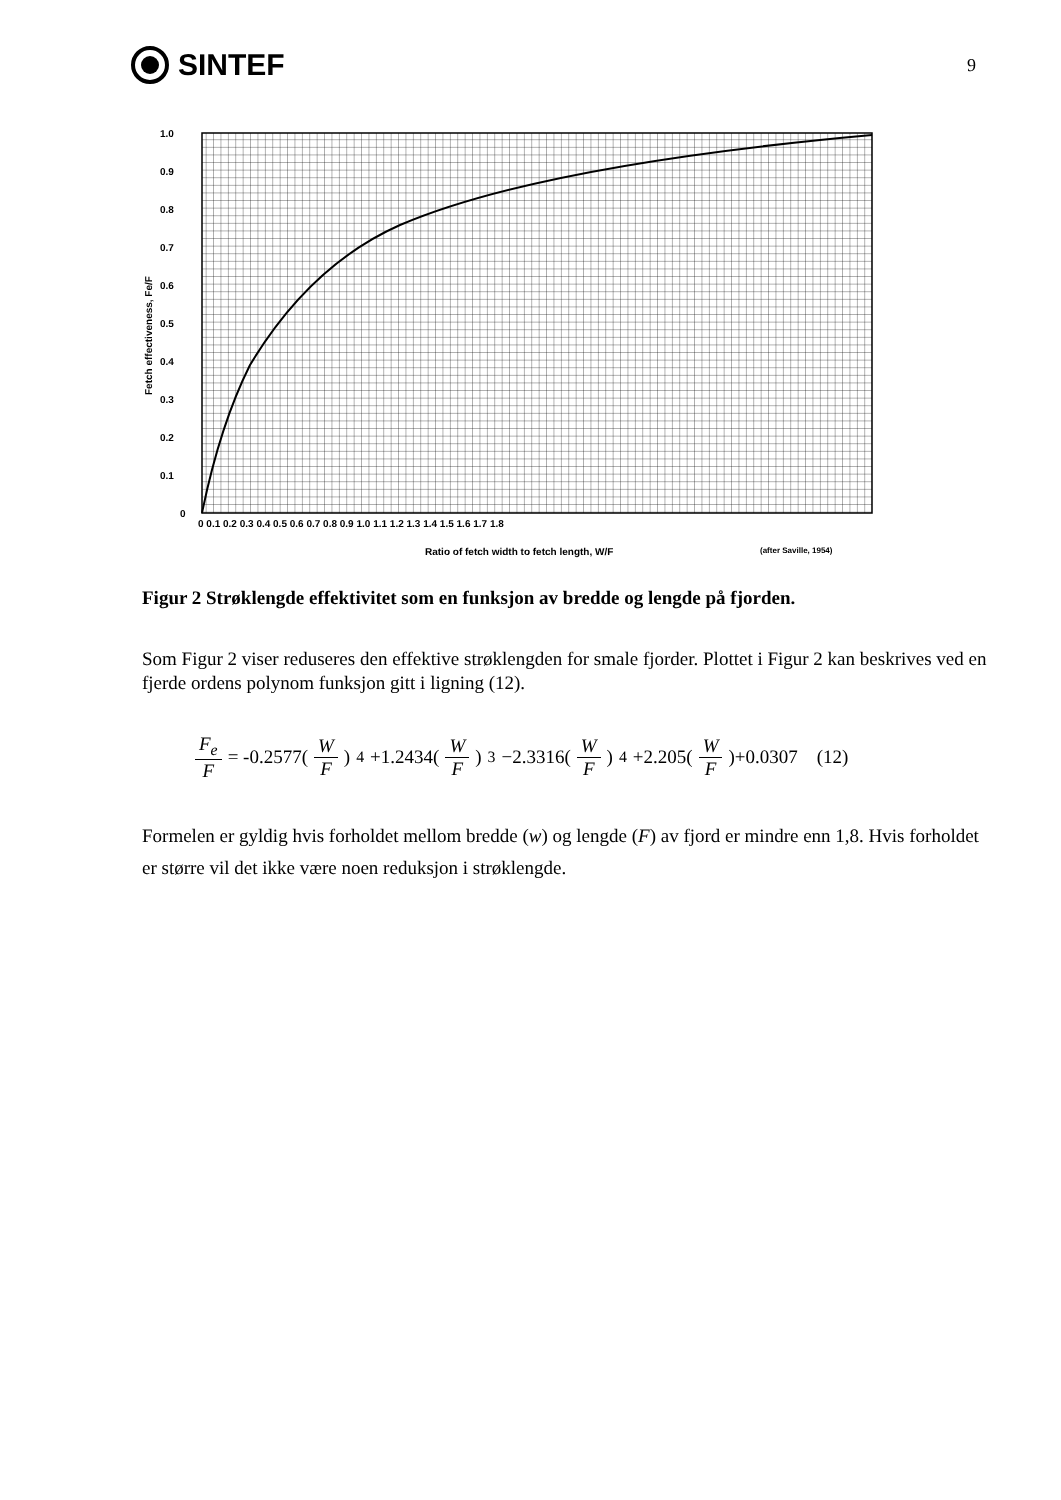SINTEF
9
1.0
0.9
0.8
0.7
0.6
0.5
0.4
0.3
0.2
0.1
0
0 0.1 0.2 0.3 0.4 0.5 0.6 0.7 0.8 0.9 1.0 1.1 1.2 1.3 1.4 1.5 1.6 1.7 1.8
Ratio of fetch width to fetch length, W/F
(after Saville, 1954)
Fetch effectiveness, Fe/F
Figur 2 Strøklengde effektivitet som en funksjon av bredde og lengde på fjorden.
Som Figur 2 viser reduseres den effektive strøklengden for smale fjorder. Plottet i Figur 2 kan beskrives ved en fjerde ordens polynom funksjon gitt i ligning (12).
F<sub>e</sub> F = -0.2577(W F)<sup>4</sup> +1.2434(W F)<sup>3</sup> −2.3316(W F)<sup>4</sup> +2.205(W F)+0.0307 (12)
Formelen er gyldig hvis forholdet mellom bredde (w) og lengde (F) av fjord er mindre enn 1,8. Hvis forholdet er større vil det ikke være noen reduksjon i strøklengde.